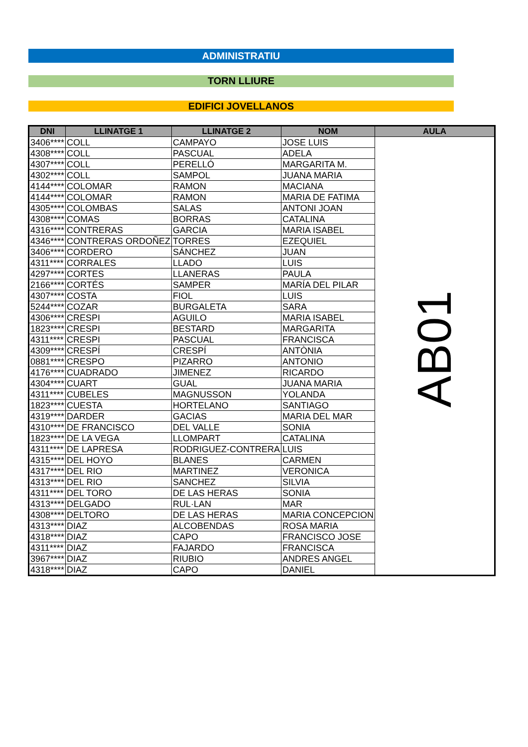ADMINISTRATIU
TORN LLIURE
EDIFICI JOVELLANOS
| DNI | LLINATGE 1 | LLINATGE 2 | NOM | AULA |
| --- | --- | --- | --- | --- |
| 3406**** | COLL | CAMPAYO | JOSE LUIS | AB01 |
| 4308**** | COLL | PASCUAL | ADELA | |
| 4307**** | COLL | PERELLÓ | MARGARITA M. | |
| 4302**** | COLL | SAMPOL | JUANA MARIA | |
| 4144**** | COLOMAR | RAMON | MACIANA | |
| 4144**** | COLOMAR | RAMON | MARIA DE FATIMA | |
| 4305**** | COLOMBAS | SALAS | ANTONI JOAN | |
| 4308**** | COMAS | BORRAS | CATALINA | |
| 4316**** | CONTRERAS | GARCIA | MARIA ISABEL | |
| 4346**** | CONTRERAS ORDOÑEZ | TORRES | EZEQUIEL | |
| 3406**** | CORDERO | SÁNCHEZ | JUAN | |
| 4311**** | CORRALES | LLADO | LUIS | |
| 4297**** | CORTES | LLANERAS | PAULA | |
| 2166**** | CORTÉS | SAMPER | MARÍA DEL PILAR | |
| 4307**** | COSTA | FIOL | LUIS | |
| 5244**** | COZAR | BURGALETA | SARA | |
| 4306**** | CRESPI | AGUILO | MARIA ISABEL | |
| 1823**** | CRESPI | BESTARD | MARGARITA | |
| 4311**** | CRESPI | PASCUAL | FRANCISCA | |
| 4309**** | CRESPÍ | CRESPÍ | ANTÒNIA | |
| 0881**** | CRESPO | PIZARRO | ANTONIO | |
| 4176**** | CUADRADO | JIMENEZ | RICARDO | |
| 4304**** | CUART | GUAL | JUANA MARIA | |
| 4311**** | CUBELES | MAGNUSSON | YOLANDA | |
| 1823**** | CUESTA | HORTELANO | SANTIAGO | |
| 4319**** | DARDER | GACIAS | MARIA DEL MAR | |
| 4310**** | DE FRANCISCO | DEL VALLE | SONIA | |
| 1823**** | DE LA VEGA | LLOMPART | CATALINA | |
| 4311**** | DE LAPRESA | RODRIGUEZ-CONTRERA | LUIS | |
| 4315**** | DEL HOYO | BLANES | CARMEN | |
| 4317**** | DEL RIO | MARTINEZ | VERONICA | |
| 4313**** | DEL RIO | SANCHEZ | SILVIA | |
| 4311**** | DEL TORO | DE LAS HERAS | SONIA | |
| 4313**** | DELGADO | RUL·LAN | MAR | |
| 4308**** | DELTORO | DE LAS HERAS | MARIA CONCEPCION | |
| 4313**** | DIAZ | ALCOBENDAS | ROSA MARIA | |
| 4318**** | DIAZ | CAPO | FRANCISCO JOSE | |
| 4311**** | DIAZ | FAJARDO | FRANCISCA | |
| 3967**** | DIAZ | RIUBIO | ANDRES ANGEL | |
| 4318**** | DIAZ | CAPO | DANIEL | |